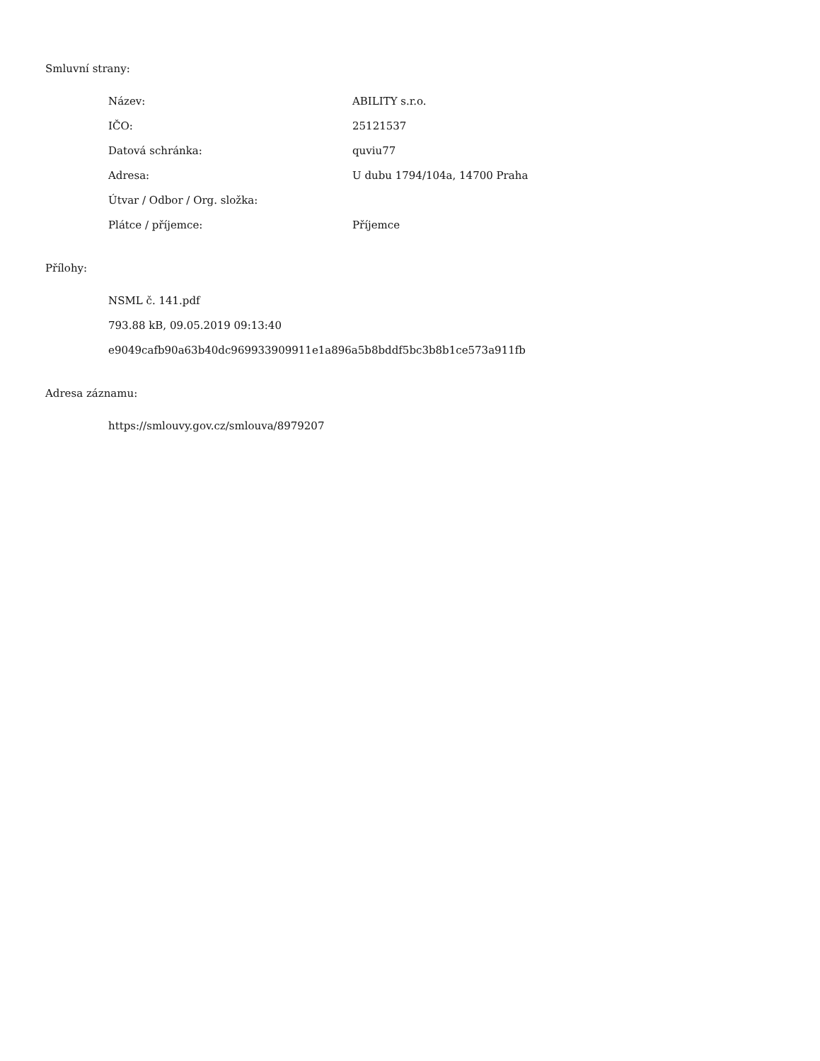Smluvní strany:
| Název: | ABILITY s.r.o. |
| IČO: | 25121537 |
| Datová schránka: | quviu77 |
| Adresa: | U dubu 1794/104a, 14700 Praha |
| Útvar / Odbor / Org. složka: | |
| Plátce / příjemce: | Příjemce |
Přílohy:
NSML č. 141.pdf
793.88 kB, 09.05.2019 09:13:40
e9049cafb90a63b40dc969933909911e1a896a5b8bddf5bc3b8b1ce573a911fb
Adresa záznamu:
https://smlouvy.gov.cz/smlouva/8979207